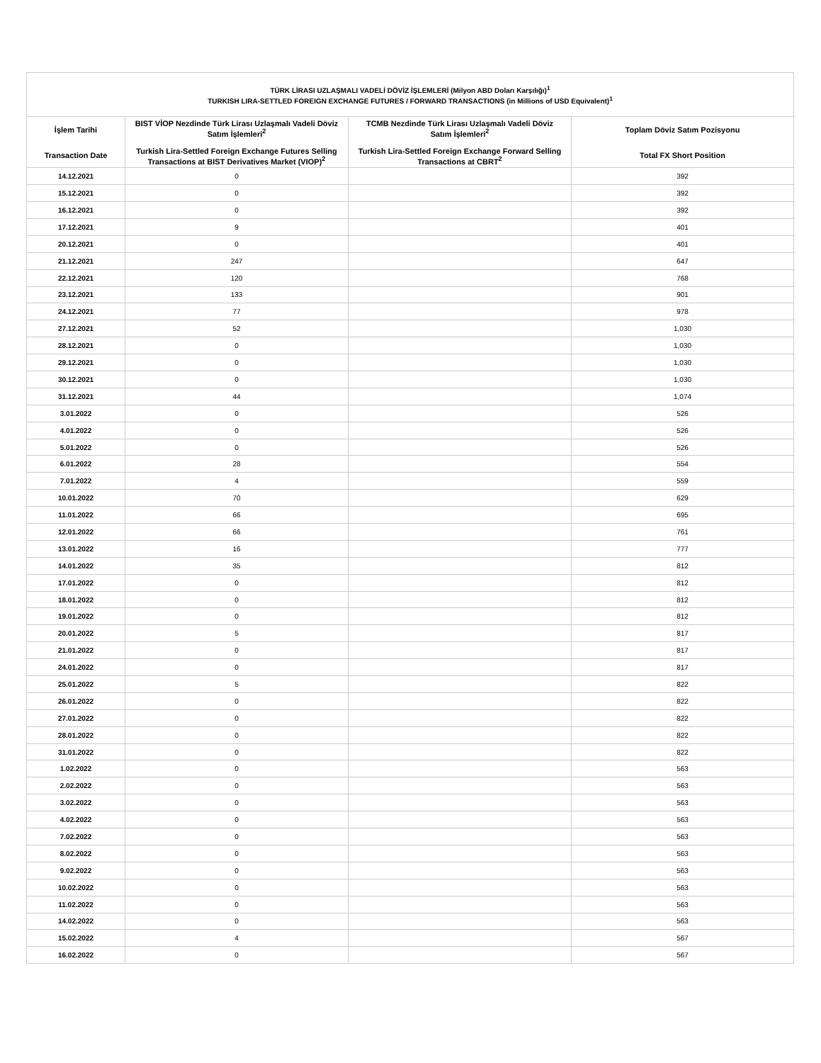| TÜRK LİRASI UZLAŞMALI VADELİ DÖVİZ İŞLEMLERİ (Milyon ABD Doları Karşılığı)<sup>1</sup> TURKISH LIRA-SETTLED FOREIGN EXCHANGE FUTURES / FORWARD TRANSACTIONS (in Millions of USD Equivalent)<sup>1</sup> | | | |
| --- | --- | --- | --- |
| İşlem Tarihi Transaction Date | BIST VİOP Nezdinde Türk Lirası Uzlaşmalı Vadeli Döviz Satım İşlemleri<sup>2</sup> Turkish Lira-Settled Foreign Exchange Futures Selling Transactions at BIST Derivatives Market (VIOP)<sup>2</sup> | TCMB Nezdinde Türk Lirası Uzlaşmalı Vadeli Döviz Satım İşlemleri<sup>2</sup> Turkish Lira-Settled Foreign Exchange Forward Selling Transactions at CBRT<sup>2</sup> | Toplam Döviz Satım Pozisyonu Total FX Short Position |
| 14.12.2021 | 0 | | 392 |
| 15.12.2021 | 0 | | 392 |
| 16.12.2021 | 0 | | 392 |
| 17.12.2021 | 9 | | 401 |
| 20.12.2021 | 0 | | 401 |
| 21.12.2021 | 247 | | 647 |
| 22.12.2021 | 120 | | 768 |
| 23.12.2021 | 133 | | 901 |
| 24.12.2021 | 77 | | 978 |
| 27.12.2021 | 52 | | 1,030 |
| 28.12.2021 | 0 | | 1,030 |
| 29.12.2021 | 0 | | 1,030 |
| 30.12.2021 | 0 | | 1,030 |
| 31.12.2021 | 44 | | 1,074 |
| 3.01.2022 | 0 | | 526 |
| 4.01.2022 | 0 | | 526 |
| 5.01.2022 | 0 | | 526 |
| 6.01.2022 | 28 | | 554 |
| 7.01.2022 | 4 | | 559 |
| 10.01.2022 | 70 | | 629 |
| 11.01.2022 | 66 | | 695 |
| 12.01.2022 | 66 | | 761 |
| 13.01.2022 | 16 | | 777 |
| 14.01.2022 | 35 | | 812 |
| 17.01.2022 | 0 | | 812 |
| 18.01.2022 | 0 | | 812 |
| 19.01.2022 | 0 | | 812 |
| 20.01.2022 | 5 | | 817 |
| 21.01.2022 | 0 | | 817 |
| 24.01.2022 | 0 | | 817 |
| 25.01.2022 | 5 | | 822 |
| 26.01.2022 | 0 | | 822 |
| 27.01.2022 | 0 | | 822 |
| 28.01.2022 | 0 | | 822 |
| 31.01.2022 | 0 | | 822 |
| 1.02.2022 | 0 | | 563 |
| 2.02.2022 | 0 | | 563 |
| 3.02.2022 | 0 | | 563 |
| 4.02.2022 | 0 | | 563 |
| 7.02.2022 | 0 | | 563 |
| 8.02.2022 | 0 | | 563 |
| 9.02.2022 | 0 | | 563 |
| 10.02.2022 | 0 | | 563 |
| 11.02.2022 | 0 | | 563 |
| 14.02.2022 | 0 | | 563 |
| 15.02.2022 | 4 | | 567 |
| 16.02.2022 | 0 | | 567 |